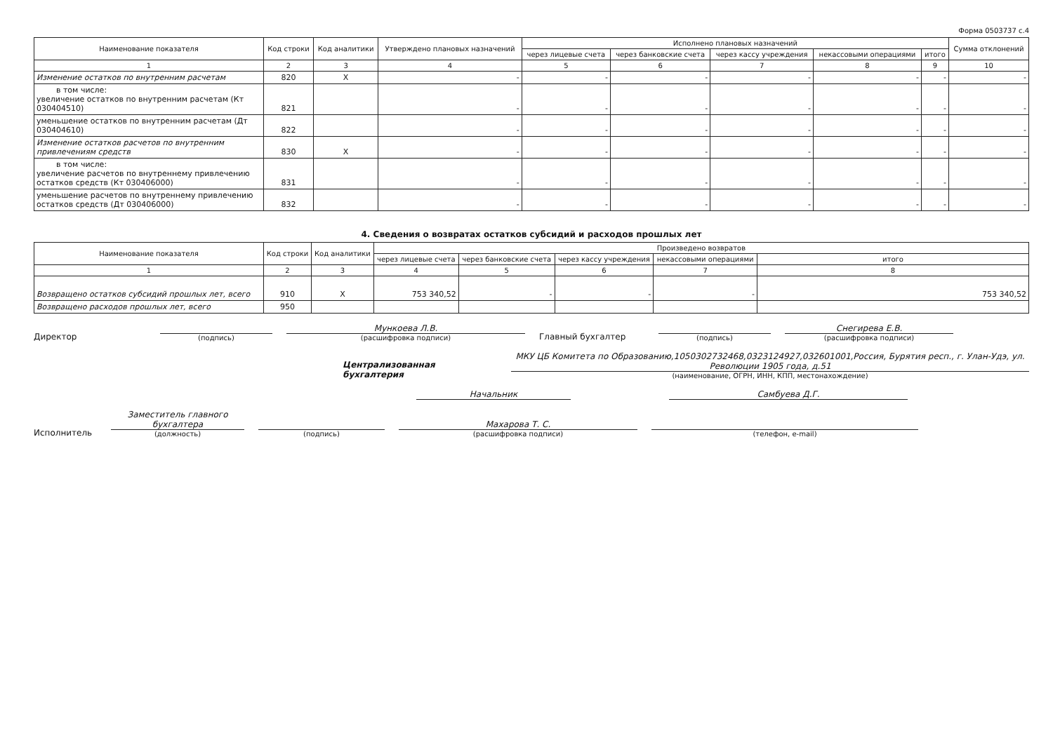Форма 0503737 с.4
| Наименование показателя | Код строки | Код аналитики | Утверждено плановых назначений | Исполнено плановых назначений | | | | | Сумма отклонений |
| --- | --- | --- | --- | --- | --- | --- | --- | --- | --- |
| | | | | через лицевые счета | через банковские счета | через кассу учреждения | некассовыми операциями | итого | |
| 1 | 2 | 3 | 4 | 5 | 6 | 7 | 8 | 9 | 10 |
| Изменение остатков по внутренним расчетам | 820 | X | - | - | - | - | - | - | - |
| в том числе: увеличение остатков по внутренним расчетам (Кт 030404510) | 821 | | - | - | - | - | - | - | - |
| уменьшение остатков по внутренним расчетам (Дт 030404610) | 822 | | - | - | - | - | - | - | - |
| Изменение остатков расчетов по внутренним привлечениям средств | 830 | X | - | - | - | - | - | - | - |
| в том числе: увеличение расчетов по внутреннему привлечению остатков средств (Кт 030406000) | 831 | | - | - | - | - | - | - | - |
| уменьшение расчетов по внутреннему привлечению остатков средств (Дт 030406000) | 832 | | - | - | - | - | - | - | - |
4. Сведения о возвратах остатков субсидий и расходов прошлых лет
| Наименование показателя | Код строки | Код аналитики | Произведено возвратов | | | | |
| --- | --- | --- | --- | --- | --- | --- | --- |
| | | | через лицевые счета | через банковские счета | через кассу учреждения | некассовыми операциями | итого |
| 1 | 2 | 3 | 4 | 5 | 6 | 7 | 8 |
| Возвращено остатков субсидий прошлых лет, всего | 910 | X | 753 340,52 | - | - | - | 753 340,52 |
| Возвращено расходов прошлых лет, всего | 950 | | | | | | |
Директор
(подпись)
Мункоева Л.В.
(расшифровка подписи)
Главный бухгалтер
(подпись)
Снегирева Е.В.
(расшифровка подписи)
Централизованная бухгалтерия
МКУ ЦБ Комитета по Образованию,1050302732468,0323124927,032601001,Россия, Бурятия респ., г. Улан-Удэ, ул. Революции 1905 года, д.51
(наименование, ОГРН, ИНН, КПП, местонахождение)
Начальник
Самбуева Д.Г.
Исполнитель
Заместитель главного бухгалтера
(должность)
(подпись)
Махарова Т. С.
(расшифровка подписи)
(телефон, e-mail)